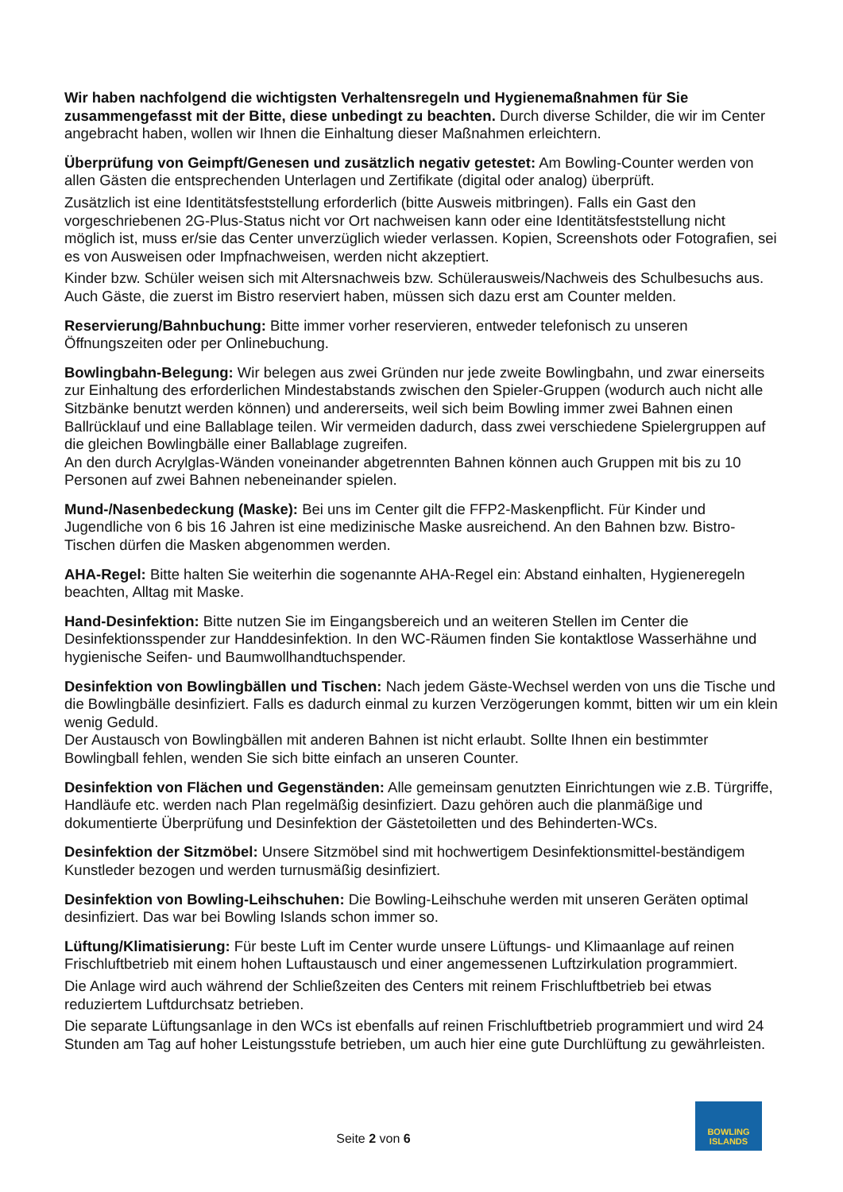Wir haben nachfolgend die wichtigsten Verhaltensregeln und Hygienemaßnahmen für Sie zusammengefasst mit der Bitte, diese unbedingt zu beachten. Durch diverse Schilder, die wir im Center angebracht haben, wollen wir Ihnen die Einhaltung dieser Maßnahmen erleichtern.
Überprüfung von Geimpft/Genesen und zusätzlich negativ getestet: Am Bowling-Counter werden von allen Gästen die entsprechenden Unterlagen und Zertifikate (digital oder analog) überprüft.
Zusätzlich ist eine Identitätsfeststellung erforderlich (bitte Ausweis mitbringen). Falls ein Gast den vorgeschriebenen 2G-Plus-Status nicht vor Ort nachweisen kann oder eine Identitätsfeststellung nicht möglich ist, muss er/sie das Center unverzüglich wieder verlassen. Kopien, Screenshots oder Fotografien, sei es von Ausweisen oder Impfnachweisen, werden nicht akzeptiert.
Kinder bzw. Schüler weisen sich mit Altersnachweis bzw. Schülerausweis/Nachweis des Schulbesuchs aus. Auch Gäste, die zuerst im Bistro reserviert haben, müssen sich dazu erst am Counter melden.
Reservierung/Bahnbuchung: Bitte immer vorher reservieren, entweder telefonisch zu unseren Öffnungszeiten oder per Onlinebuchung.
Bowlingbahn-Belegung: Wir belegen aus zwei Gründen nur jede zweite Bowlingbahn, und zwar einerseits zur Einhaltung des erforderlichen Mindestabstands zwischen den Spieler-Gruppen (wodurch auch nicht alle Sitzbänke benutzt werden können) und andererseits, weil sich beim Bowling immer zwei Bahnen einen Ballrücklauf und eine Ballablage teilen. Wir vermeiden dadurch, dass zwei verschiedene Spielergruppen auf die gleichen Bowlingbälle einer Ballablage zugreifen.
An den durch Acrylglas-Wänden voneinander abgetrennten Bahnen können auch Gruppen mit bis zu 10 Personen auf zwei Bahnen nebeneinander spielen.
Mund-/Nasenbedeckung (Maske): Bei uns im Center gilt die FFP2-Maskenpflicht. Für Kinder und Jugendliche von 6 bis 16 Jahren ist eine medizinische Maske ausreichend. An den Bahnen bzw. Bistro-Tischen dürfen die Masken abgenommen werden.
AHA-Regel: Bitte halten Sie weiterhin die sogenannte AHA-Regel ein: Abstand einhalten, Hygieneregeln beachten, Alltag mit Maske.
Hand-Desinfektion: Bitte nutzen Sie im Eingangsbereich und an weiteren Stellen im Center die Desinfektionsspender zur Handdesinfektion. In den WC-Räumen finden Sie kontaktlose Wasserhähne und hygienische Seifen- und Baumwollhandtuchspender.
Desinfektion von Bowlingbällen und Tischen: Nach jedem Gäste-Wechsel werden von uns die Tische und die Bowlingbälle desinfiziert. Falls es dadurch einmal zu kurzen Verzögerungen kommt, bitten wir um ein klein wenig Geduld.
Der Austausch von Bowlingbällen mit anderen Bahnen ist nicht erlaubt. Sollte Ihnen ein bestimmter Bowlingball fehlen, wenden Sie sich bitte einfach an unseren Counter.
Desinfektion von Flächen und Gegenständen: Alle gemeinsam genutzten Einrichtungen wie z.B. Türgriffe, Handläufe etc. werden nach Plan regelmäßig desinfiziert. Dazu gehören auch die planmäßige und dokumentierte Überprüfung und Desinfektion der Gästetoiletten und des Behinderten-WCs.
Desinfektion der Sitzmöbel: Unsere Sitzmöbel sind mit hochwertigem Desinfektionsmittel-beständigem Kunstleder bezogen und werden turnusmäßig desinfiziert.
Desinfektion von Bowling-Leihschuhen: Die Bowling-Leihschuhe werden mit unseren Geräten optimal desinfiziert. Das war bei Bowling Islands schon immer so.
Lüftung/Klimatisierung: Für beste Luft im Center wurde unsere Lüftungs- und Klimaanlage auf reinen Frischluftbetrieb mit einem hohen Luftaustausch und einer angemessenen Luftzirkulation programmiert.
Die Anlage wird auch während der Schließzeiten des Centers mit reinem Frischluftbetrieb bei etwas reduziertem Luftdurchsatz betrieben.
Die separate Lüftungsanlage in den WCs ist ebenfalls auf reinen Frischluftbetrieb programmiert und wird 24 Stunden am Tag auf hoher Leistungsstufe betrieben, um auch hier eine gute Durchlüftung zu gewährleisten.
Seite 2 von 6
BOWLING
ISLANDS